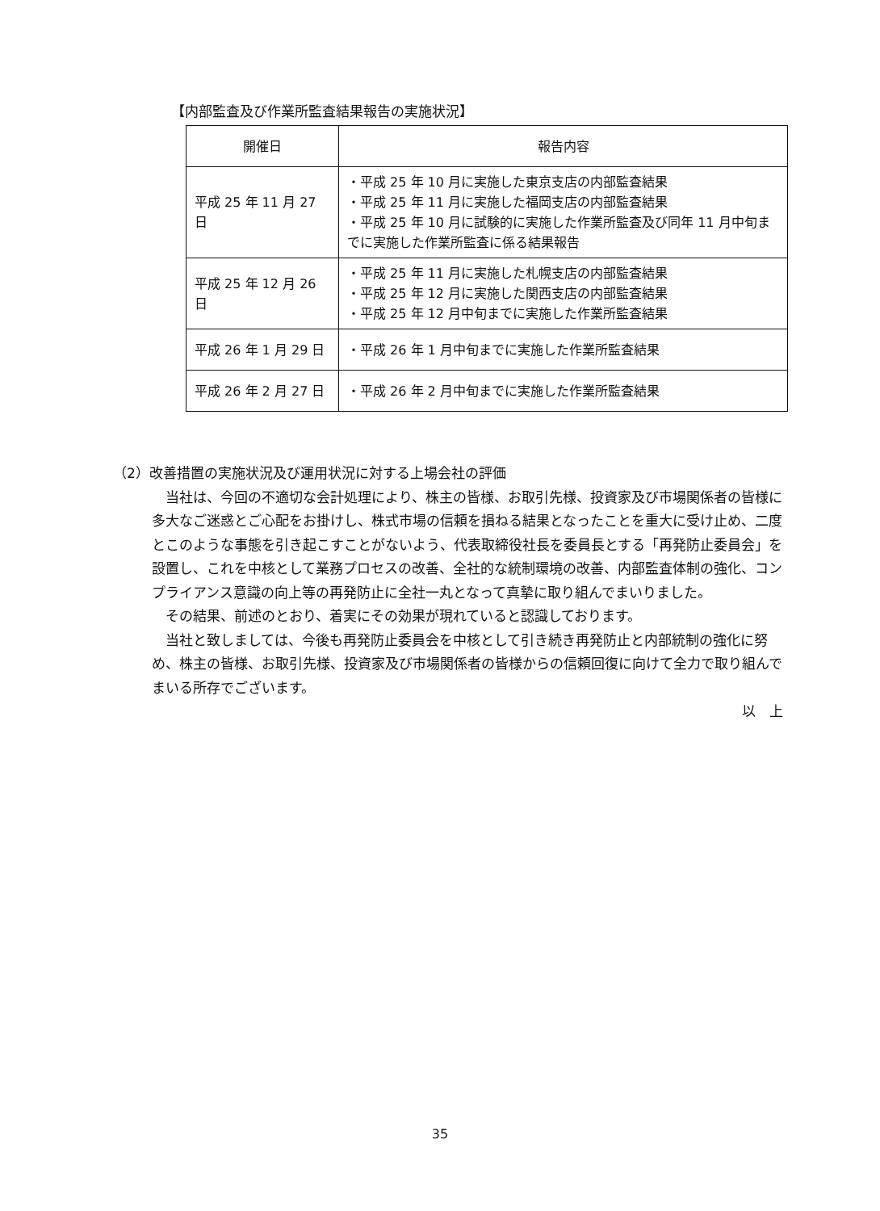【内部監査及び作業所監査結果報告の実施状況】
| 開催日 | 報告内容 |
| --- | --- |
| 平成 25 年 11 月 27 日 | ・平成 25 年 10 月に実施した東京支店の内部監査結果 ・平成 25 年 11 月に実施した福岡支店の内部監査結果 ・平成 25 年 10 月に試験的に実施した作業所監査及び同年 11 月中旬までに実施した作業所監査に係る結果報告 |
| 平成 25 年 12 月 26 日 | ・平成 25 年 11 月に実施した札幌支店の内部監査結果 ・平成 25 年 12 月に実施した関西支店の内部監査結果 ・平成 25 年 12 月中旬までに実施した作業所監査結果 |
| 平成 26 年 1 月 29 日 | ・平成 26 年 1 月中旬までに実施した作業所監査結果 |
| 平成 26 年 2 月 27 日 | ・平成 26 年 2 月中旬までに実施した作業所監査結果 |
（2）改善措置の実施状況及び運用状況に対する上場会社の評価
当社は、今回の不適切な会計処理により、株主の皆様、お取引先様、投資家及び市場関係者の皆様に多大なご迷惑とご心配をお掛けし、株式市場の信頼を損ねる結果となったことを重大に受け止め、二度とこのような事態を引き起こすことがないよう、代表取締役社長を委員長とする「再発防止委員会」を設置し、これを中核として業務プロセスの改善、全社的な統制環境の改善、内部監査体制の強化、コンプライアンス意識の向上等の再発防止に全社一丸となって真摯に取り組んでまいりました。
その結果、前述のとおり、着実にその効果が現れていると認識しております。
当社と致しましては、今後も再発防止委員会を中核として引き続き再発防止と内部統制の強化に努め、株主の皆様、お取引先様、投資家及び市場関係者の皆様からの信頼回復に向けて全力で取り組んでまいる所存でございます。
以　上
35